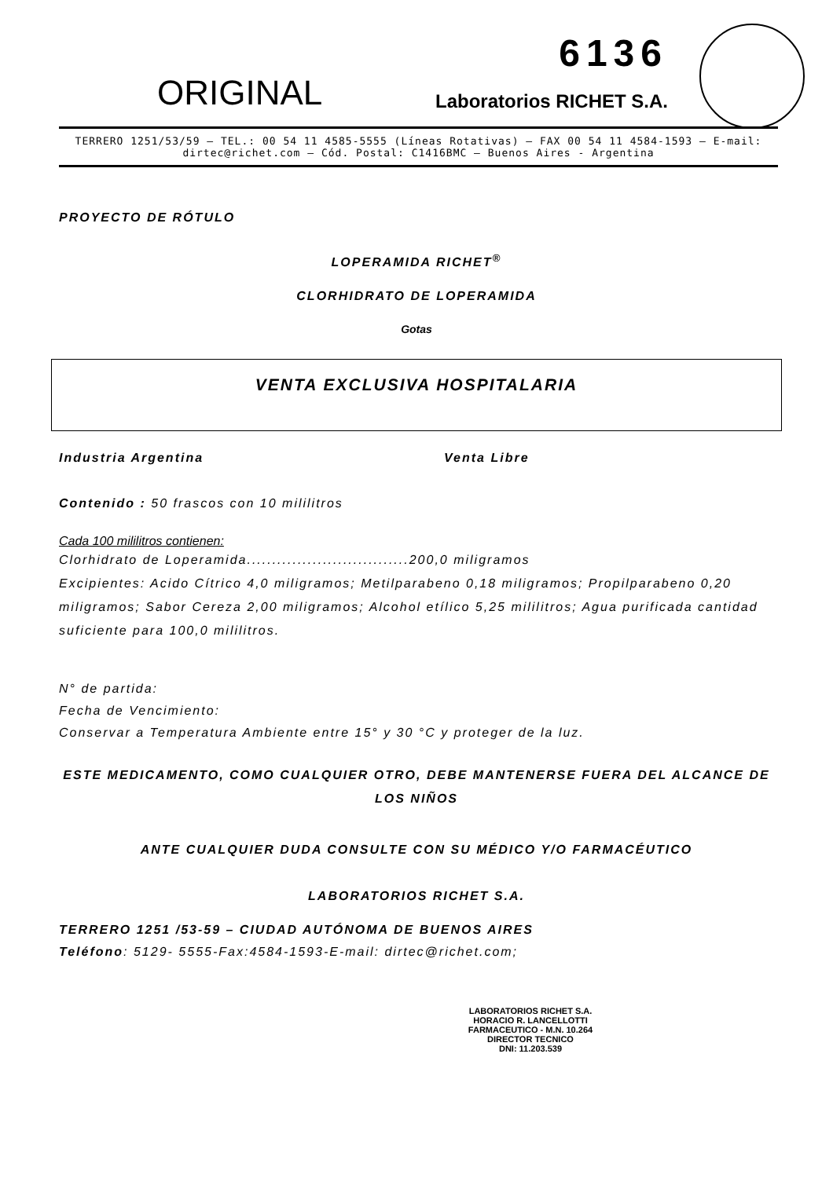ORIGINAL
6136
Laboratorios RICHET S.A.
TERRERO 1251/53/59 – TEL.: 00 54 11 4585-5555 (Líneas Rotativas) – FAX 00 54 11 4584-1593 – E-mail: dirtec@richet.com – Cód. Postal: C1416BMC – Buenos Aires - Argentina
PROYECTO DE RÓTULO
LOPERAMIDA RICHET<sup>®</sup>
CLORHIDRATO DE LOPERAMIDA
Gotas
VENTA EXCLUSIVA HOSPITALARIA
Industria Argentina Venta Libre
Contenido : 50 frascos con 10 mililitros
Cada 100 mililitros contienen:
Clorhidrato de Loperamida................................200,0 miligramos
Excipientes: Acido Cítrico 4,0 miligramos; Metilparabeno 0,18 miligramos; Propilparabeno 0,20 miligramos; Sabor Cereza 2,00 miligramos; Alcohol etílico 5,25 mililitros; Agua purificada cantidad suficiente para 100,0 mililitros.
N° de partida:
Fecha de Vencimiento:
Conservar a Temperatura Ambiente entre 15° y 30 °C y proteger de la luz.
ESTE MEDICAMENTO, COMO CUALQUIER OTRO, DEBE MANTENERSE FUERA DEL ALCANCE DE LOS NIÑOS
ANTE CUALQUIER DUDA CONSULTE CON SU MÉDICO Y/O FARMACÉUTICO
LABORATORIOS RICHET S.A.
TERRERO 1251 /53-59 – CIUDAD AUTÓNOMA DE BUENOS AIRES
Teléfono: 5129- 5555-Fax:4584-1593-E-mail: dirtec@richet.com;
LABORATORIOS RICHET S.A.
HORACIO R. LANCELLOTTI
FARMACEUTICO - M.N. 10.264
DIRECTOR TECNICO
DNI: 11.203.539